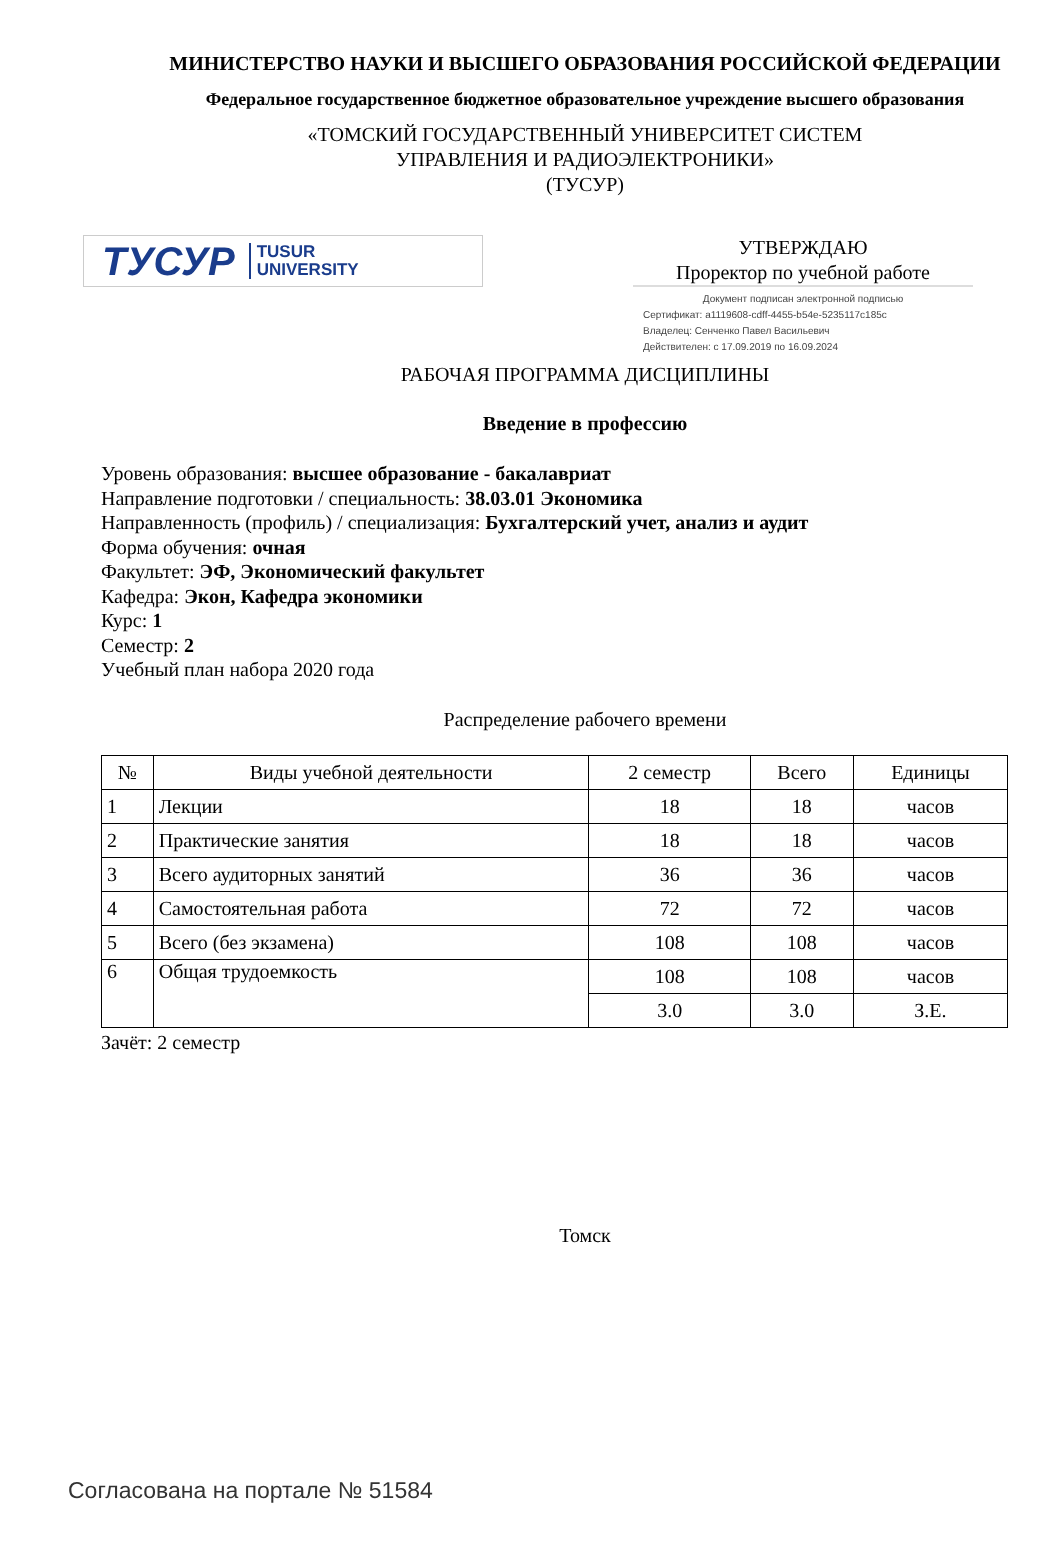МИНИСТЕРСТВО НАУКИ И ВЫСШЕГО ОБРАЗОВАНИЯ РОССИЙСКОЙ ФЕДЕРАЦИИ
Федеральное государственное бюджетное образовательное учреждение высшего образования
«ТОМСКИЙ ГОСУДАРСТВЕННЫЙ УНИВЕРСИТЕТ СИСТЕМ
УПРАВЛЕНИЯ И РАДИОЭЛЕКТРОНИКИ»
(ТУСУР)
ТУСУР TUSUR
UNIVERSITY
УТВЕРЖДАЮ
Проректор по учебной работе
Документ подписан электронной подписью
Сертификат: a1119608-cdff-4455-b54e-5235117c185c
Владелец: Сенченко Павел Васильевич
Действителен: с 17.09.2019 по 16.09.2024
РАБОЧАЯ ПРОГРАММА ДИСЦИПЛИНЫ
Введение в профессию
Уровень образования: высшее образование - бакалавриат
Направление подготовки / специальность: 38.03.01 Экономика
Направленность (профиль) / специализация: Бухгалтерский учет, анализ и аудит
Форма обучения: очная
Факультет: ЭФ, Экономический факультет
Кафедра: Экон, Кафедра экономики
Курс: 1
Семестр: 2
Учебный план набора 2020 года
Распределение рабочего времени
| № | Виды учебной деятельности | 2 семестр | Всего | Единицы |
| --- | --- | --- | --- | --- |
| 1 | Лекции | 18 | 18 | часов |
| 2 | Практические занятия | 18 | 18 | часов |
| 3 | Всего аудиторных занятий | 36 | 36 | часов |
| 4 | Самостоятельная работа | 72 | 72 | часов |
| 5 | Всего (без экзамена) | 108 | 108 | часов |
| 6 | Общая трудоемкость | 108 | 108 | часов |
| | | 3.0 | 3.0 | З.Е. |
Зачёт: 2 семестр
Томск
Согласована на портале № 51584